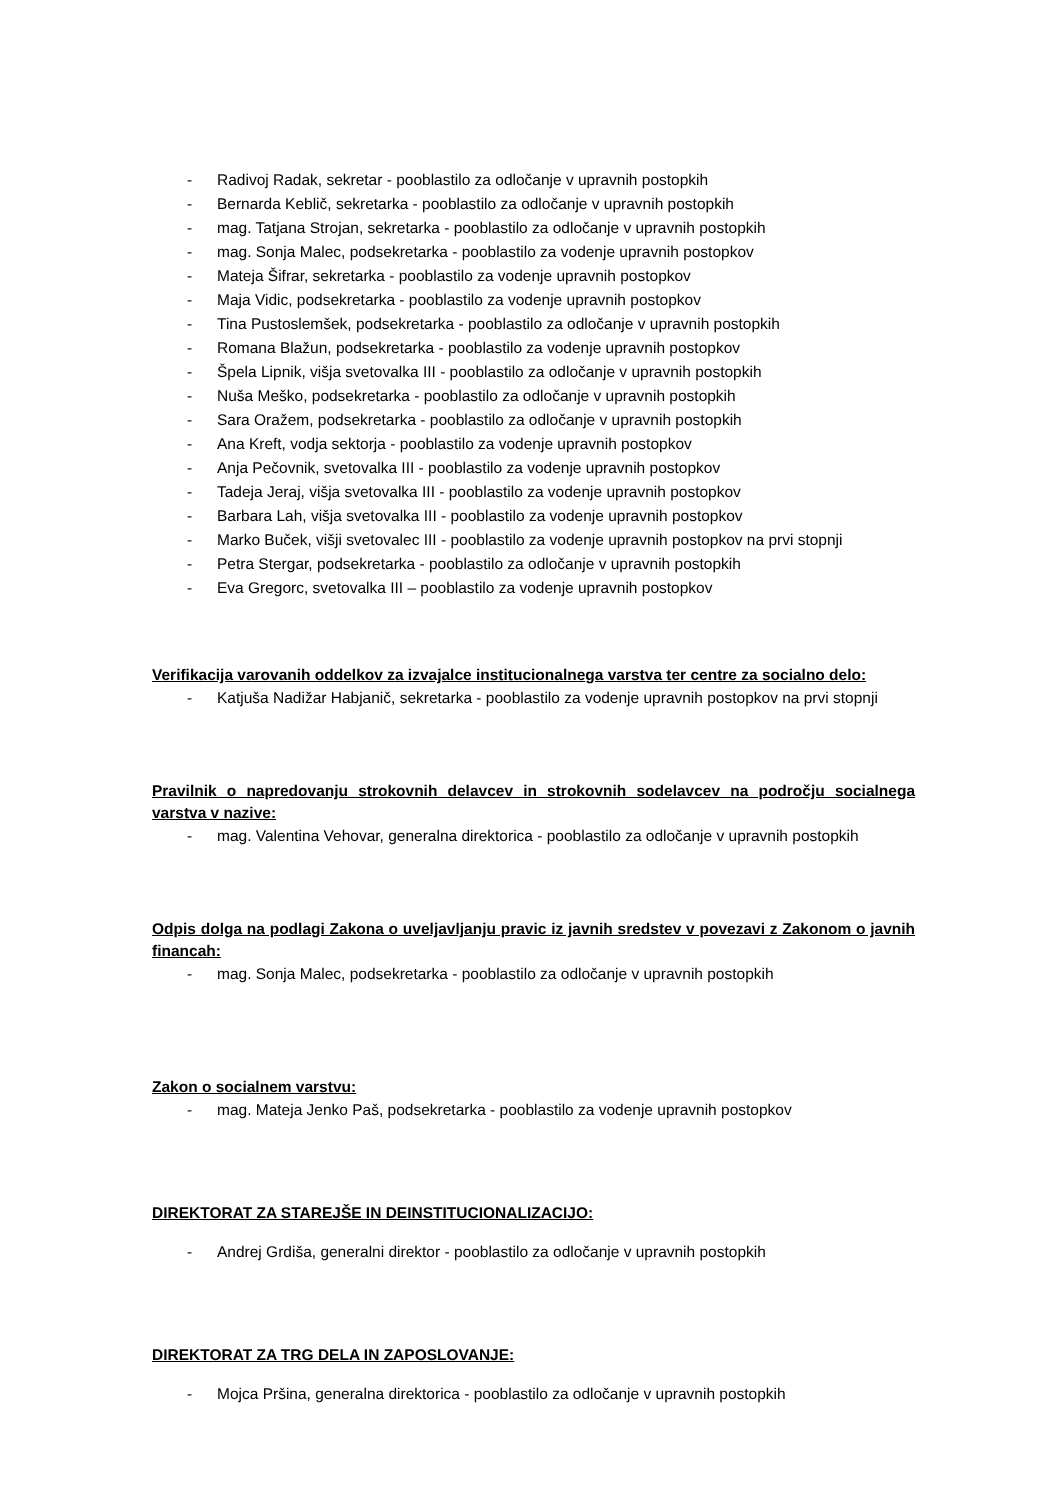- Radivoj Radak, sekretar - pooblastilo za odločanje v upravnih postopkih
- Bernarda Keblič, sekretarka - pooblastilo za odločanje v upravnih postopkih
- mag. Tatjana Strojan, sekretarka - pooblastilo za odločanje v upravnih postopkih
- mag. Sonja Malec, podsekretarka - pooblastilo za vodenje upravnih postopkov
- Mateja Šifrar, sekretarka - pooblastilo za vodenje upravnih postopkov
- Maja Vidic, podsekretarka - pooblastilo za vodenje upravnih postopkov
- Tina Pustoslemšek, podsekretarka - pooblastilo za odločanje v upravnih postopkih
- Romana Blažun, podsekretarka - pooblastilo za vodenje upravnih postopkov
- Špela Lipnik, višja svetovalka III - pooblastilo za odločanje v upravnih postopkih
- Nuša Meško, podsekretarka - pooblastilo za odločanje v upravnih postopkih
- Sara Oražem, podsekretarka - pooblastilo za odločanje v upravnih postopkih
- Ana Kreft, vodja sektorja - pooblastilo za vodenje upravnih postopkov
- Anja Pečovnik, svetovalka III - pooblastilo za vodenje upravnih postopkov
- Tadeja Jeraj, višja svetovalka III - pooblastilo za vodenje upravnih postopkov
- Barbara Lah, višja svetovalka III - pooblastilo za vodenje upravnih postopkov
- Marko Buček, višji svetovalec III - pooblastilo za vodenje upravnih postopkov na prvi stopnji
- Petra Stergar, podsekretarka - pooblastilo za odločanje v upravnih postopkih
- Eva Gregorc, svetovalka III – pooblastilo za vodenje upravnih postopkov
Verifikacija varovanih oddelkov za izvajalce institucionalnega varstva ter centre za socialno delo:
- Katjuša Nadižar Habjanič, sekretarka - pooblastilo za vodenje upravnih postopkov na prvi stopnji
Pravilnik o napredovanju strokovnih delavcev in strokovnih sodelavcev na področju socialnega varstva v nazive:
- mag. Valentina Vehovar, generalna direktorica - pooblastilo za odločanje v upravnih postopkih
Odpis dolga na podlagi Zakona o uveljavljanju pravic iz javnih sredstev v povezavi z Zakonom o javnih financah:
- mag. Sonja Malec, podsekretarka - pooblastilo za odločanje v upravnih postopkih
Zakon o socialnem varstvu:
- mag. Mateja Jenko Paš, podsekretarka - pooblastilo za vodenje upravnih postopkov
DIREKTORAT ZA STAREJŠE IN DEINSTITUCIONALIZACIJO:
- Andrej Grdiša, generalni direktor - pooblastilo za odločanje v upravnih postopkih
DIREKTORAT ZA TRG DELA IN ZAPOSLOVANJE:
- Mojca Pršina, generalna direktorica - pooblastilo za odločanje v upravnih postopkih